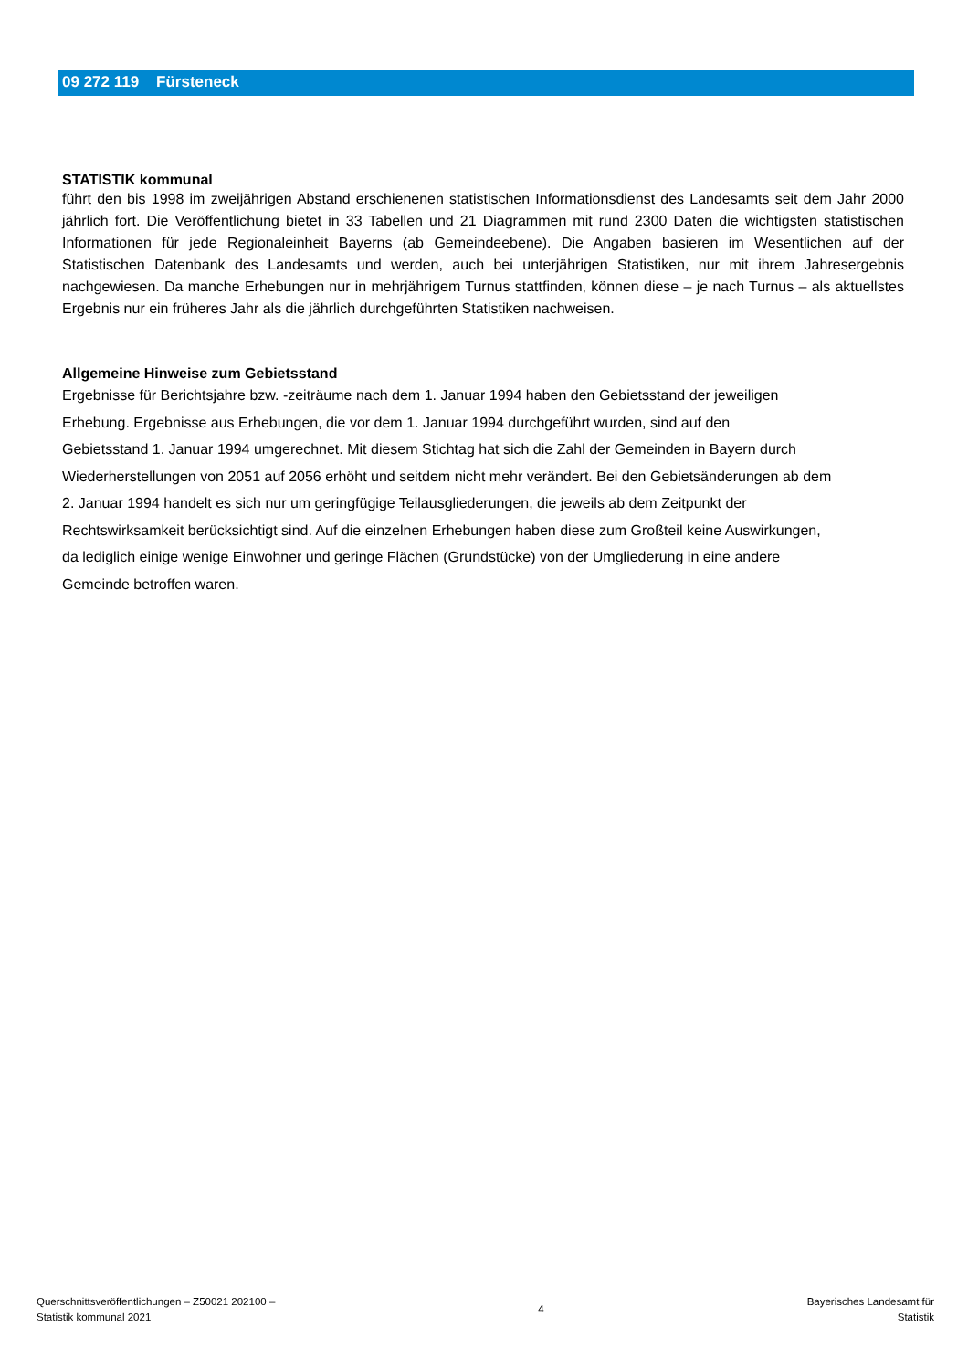09 272 119 Fürsteneck
STATISTIK kommunal
führt den bis 1998 im zweijährigen Abstand erschienenen statistischen Informationsdienst des Landesamts seit dem Jahr 2000 jährlich fort. Die Veröffentlichung bietet in 33 Tabellen und 21 Diagrammen mit rund 2300 Daten die wichtigsten statistischen Informationen für jede Regionaleinheit Bayerns (ab Gemeindeebene). Die Angaben basieren im Wesentlichen auf der Statistischen Datenbank des Landesamts und werden, auch bei unterjährigen Statistiken, nur mit ihrem Jahresergebnis nachgewiesen. Da manche Erhebungen nur in mehrjährigem Turnus stattfinden, können diese – je nach Turnus – als aktuellstes Ergebnis nur ein früheres Jahr als die jährlich durchgeführten Statistiken nachweisen.
Allgemeine Hinweise zum Gebietsstand
Ergebnisse für Berichtsjahre bzw. -zeiträume nach dem 1. Januar 1994 haben den Gebietsstand der jeweiligen
Erhebung. Ergebnisse aus Erhebungen, die vor dem 1. Januar 1994 durchgeführt wurden, sind auf den
Gebietsstand 1. Januar 1994 umgerechnet. Mit diesem Stichtag hat sich die Zahl der Gemeinden in Bayern durch
Wiederherstellungen von 2051 auf 2056 erhöht und seitdem nicht mehr verändert. Bei den Gebietsänderungen ab dem
2. Januar 1994 handelt es sich nur um geringfügige Teilausgliederungen, die jeweils ab dem Zeitpunkt der
Rechtswirksamkeit berücksichtigt sind. Auf die einzelnen Erhebungen haben diese zum Großteil keine Auswirkungen,
da lediglich einige wenige Einwohner und geringe Flächen (Grundstücke) von der Umgliederung in eine andere
Gemeinde betroffen waren.
Querschnittsveröffentlichungen – Z50021 202100 –
Statistik kommunal 2021
4
Bayerisches Landesamt für
Statistik